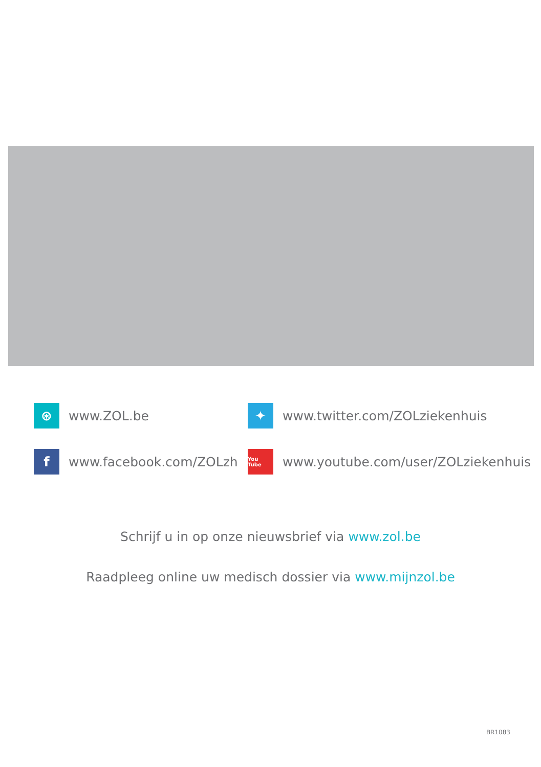⊛ www.ZOL.be
✦ www.twitter.com/ZOLziekenhuis
fwww.facebook.com/ZOLzh
You Tube www.youtube.com/user/ZOLziekenhuis
Schrijf u in op onze nieuwsbrief via www.zol.be
Raadpleeg online uw medisch dossier via www.mijnzol.be
BR1083